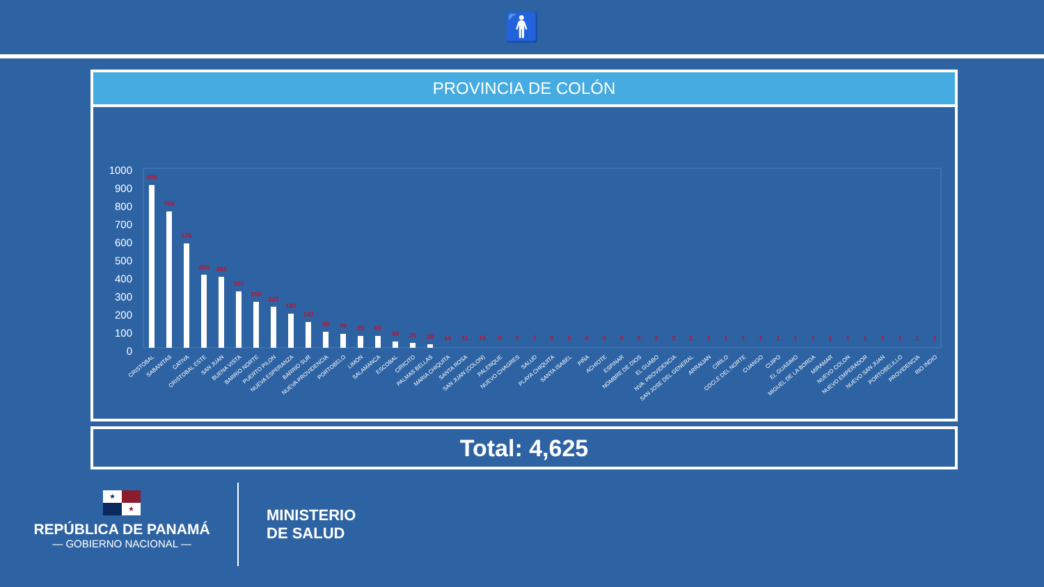🚹
PROVINCIA DE COLÓN
1000
900
800
700
600
500
400
300
200
100
0
899
754
576
403
393
310
255
227
187
143
90
78
65
65
34
26
18
14
11
10
9
7
7
6
5
4
3
3
3
2
2
2
1
1
1
1
1
1
1
1
1
1
1
1
1
1
CRISTOBAL
SABANITAS
CATIVA
CRISTOBAL ESTE
SAN JUAN
BUENA VISTA
BARRIO NORTE
PUERTO PILON
NUEVA ESPERANZA
BARRIO SUR
NUEVA PROVIDENCIA
PORTOBELO
LIMON
SALAMANCA
ESCOBAL
CIRICITO
PALMAS BELLAS
MARIA CHIQUITA
SANTA ROSA
SAN JUAN (COLON)
PALENQUE
NUEVO CHAGRES
SALUD
PLAYA CHIQUITA
SANTA ISABEL
PIÑA
ACHIOTE
ESPINAR
NOMBRE DE DIOS
EL GUABO
NVA. PROVIDENCIA
SAN JOSE DEL GENERAL
ARRAIJAN
CIRILO
COCLE DEL NORTE
CUANGO
CUIPO
EL GUASIMO
MIGUEL DE LA BORDA
MIRAMAR
NUEVO COLON
NUEVO EMPERADOR
NUEVO SAN JUAN
PORTOBELILLO
PROVIDENCIA
RIO INDIO
Total: 4,625
★ ★
REPÚBLICA DE PANAMÁ
— GOBIERNO NACIONAL —
MINISTERIO
DE SALUD